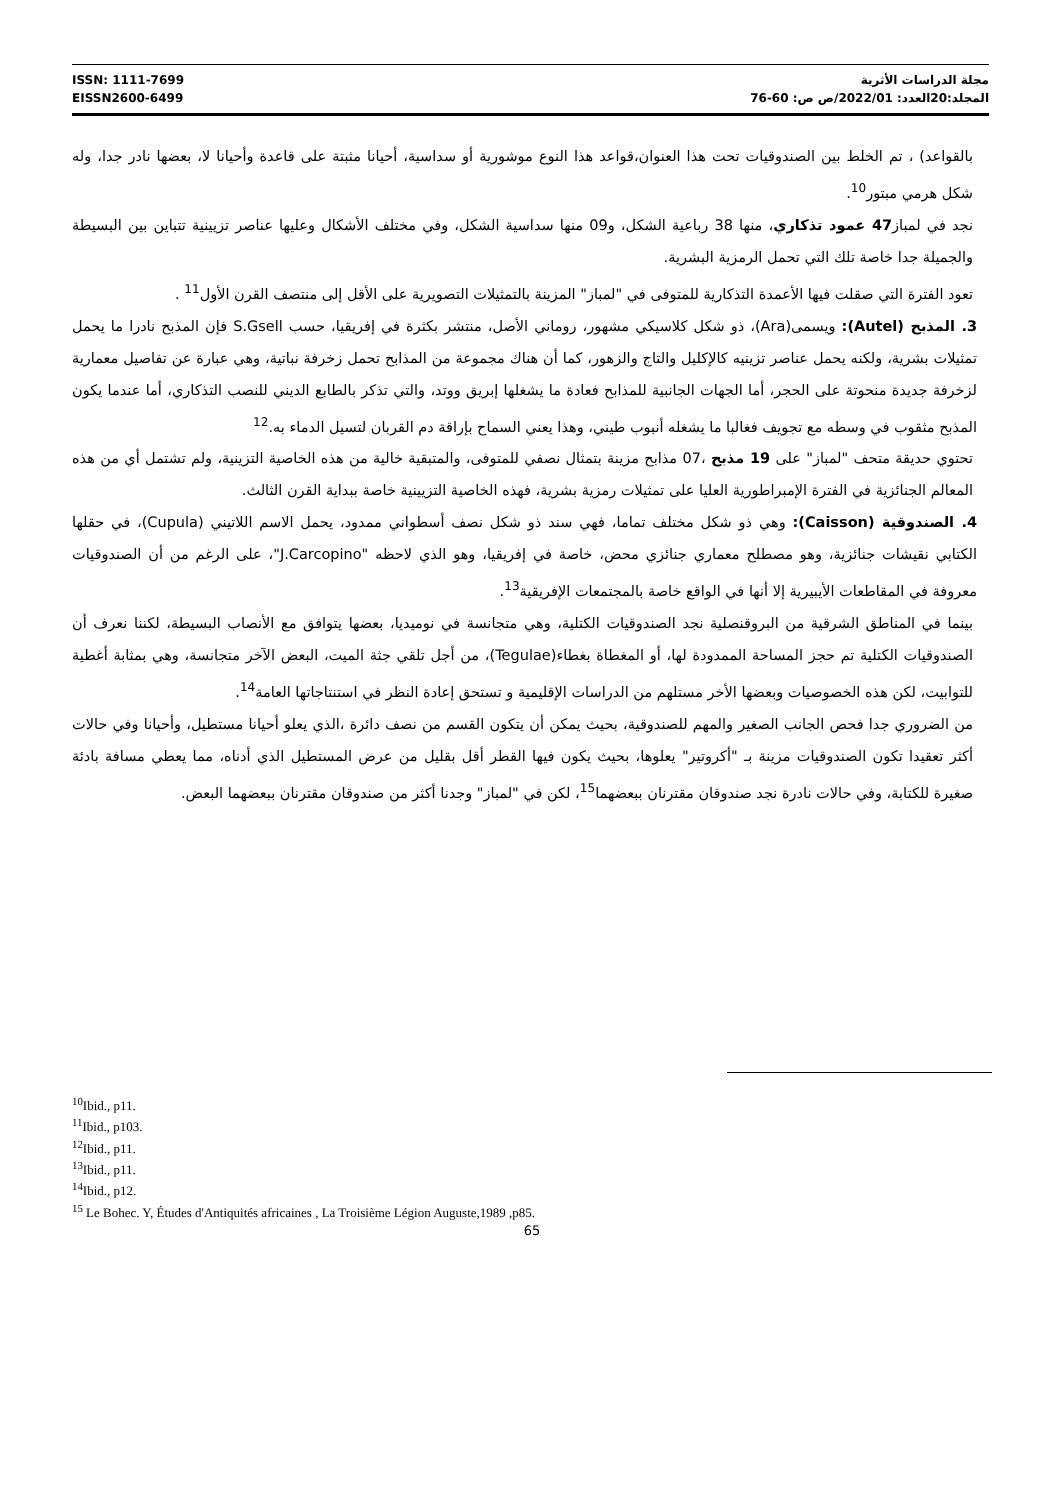ISSN: 1111-7699
EISSN2600-6499
مجلة الدراسات الأثرية
المجلد:20العدد: 2022/01/ص ص: 60-76
بالقواعد) ، تم الخلط بين الصندوقيات تحت هذا العنوان،قواعد هذا النوع موشورية أو سداسية، أحيانا مثبتة على قاعدة وأحيانا لا، بعضها نادر جدا، وله شكل هرمي مبتور<sup>10</sup>.
نجد في لمباز47 عمود تذكاري، منها 38 رباعية الشكل، و09 منها سداسية الشكل، وفي مختلف الأشكال وعليها عناصر تزيينية تتباين بين البسيطة والجميلة جدا خاصة تلك التي تحمل الرمزية البشرية.
تعود الفترة التي صقلت فيها الأعمدة التذكارية للمتوفى في "لمباز" المزينة بالتمثيلات التصويرية على الأقل إلى منتصف القرن الأول<sup>11</sup> .
3. المذبح (Autel): ويسمى(Ara)، ذو شكل كلاسيكي مشهور، روماني الأصل، منتشر بكثرة في إفريقيا، حسب S.Gsell فإن المذبح نادرا ما يحمل تمثيلات بشرية، ولكنه يحمل عناصر تزينيه كالإكليل والتاج والزهور، كما أن هناك مجموعة من المذابح تحمل زخرفة نباتية، وهي عبارة عن تفاصيل معمارية لزخرفة جديدة منحوتة على الحجر، أما الجهات الجانبية للمذابح فعادة ما يشغلها إبريق ووتد، والتي تذكر بالطابع الديني للنصب التذكاري، أما عندما يكون المذبح مثقوب في وسطه مع تجويف فغالبا ما يشغله أنبوب طيني، وهذا يعني السماح بإراقة دم القربان لتسيل الدماء به.<sup>12</sup>
تحتوي حديقة متحف "لمباز" على 19 مذبح ،07 مذابح مزينة بتمثال نصفي للمتوفى، والمتبقية خالية من هذه الخاصية التزينية، ولم تشتمل أي من هذه المعالم الجنائزية في الفترة الإمبراطورية العليا على تمثيلات رمزية بشرية، فهذه الخاصية التزيينية خاصة ببداية القرن الثالث.
4. الصندوقية (Caisson): وهي ذو شكل مختلف تماما، فهي سند ذو شكل نصف أسطواني ممدود، يحمل الاسم اللاتيني (Cupula)، في حقلها الكتابي نقيشات جنائزية، وهو مصطلح معماري جنائزي محض، خاصة في إفريقيا، وهو الذي لاحظه "J.Carcopino"، على الرغم من أن الصندوقيات معروفة في المقاطعات الأيبيرية إلا أنها في الواقع خاصة بالمجتمعات الإفريقية<sup>13</sup>.
بينما في المناطق الشرقية من البروقنصلية نجد الصندوقيات الكتلية، وهي متجانسة في نوميديا، بعضها يتوافق مع الأنصاب البسيطة، لكننا نعرف أن الصندوقيات الكتلية تم حجز المساحة الممدودة لها، أو المغطاة بغطاء(Tegulae)، من أجل تلقي جثة الميت، البعض الآخر متجانسة، وهي بمثابة أغطية للتوابيت، لكن هذه الخصوصيات وبعضها الأخر مستلهم من الدراسات الإقليمية و تستحق إعادة النظر في استنتاجاتها العامة<sup>14</sup>.
من الضروري جدا فحص الجانب الصغير والمهم للصندوقية، بحيث يمكن أن يتكون القسم من نصف دائرة ،الذي يعلو أحيانا مستطيل، وأحيانا وفي حالات أكثر تعقيدا تكون الصندوقيات مزينة بـ "أكروتير" يعلوها، بحيث يكون فيها القطر أقل بقليل من عرض المستطيل الذي أدناه، مما يعطي مسافة بادئة صغيرة للكتابة، وفي حالات نادرة نجد صندوقان مقترنان ببعضهما<sup>15</sup>، لكن في "لمباز" وجدنا أكثر من صندوقان مقترنان ببعضهما البعض.
<sup>10</sup> Ibid., p11.
<sup>11</sup> Ibid., p103.
<sup>12</sup> Ibid., p11.
<sup>13</sup> Ibid., p11.
<sup>14</sup> Ibid., p12.
<sup>15</sup> Le Bohec. Y, Études d'Antiquités africaines , La Troisième Légion Auguste,1989 ,p85.
65